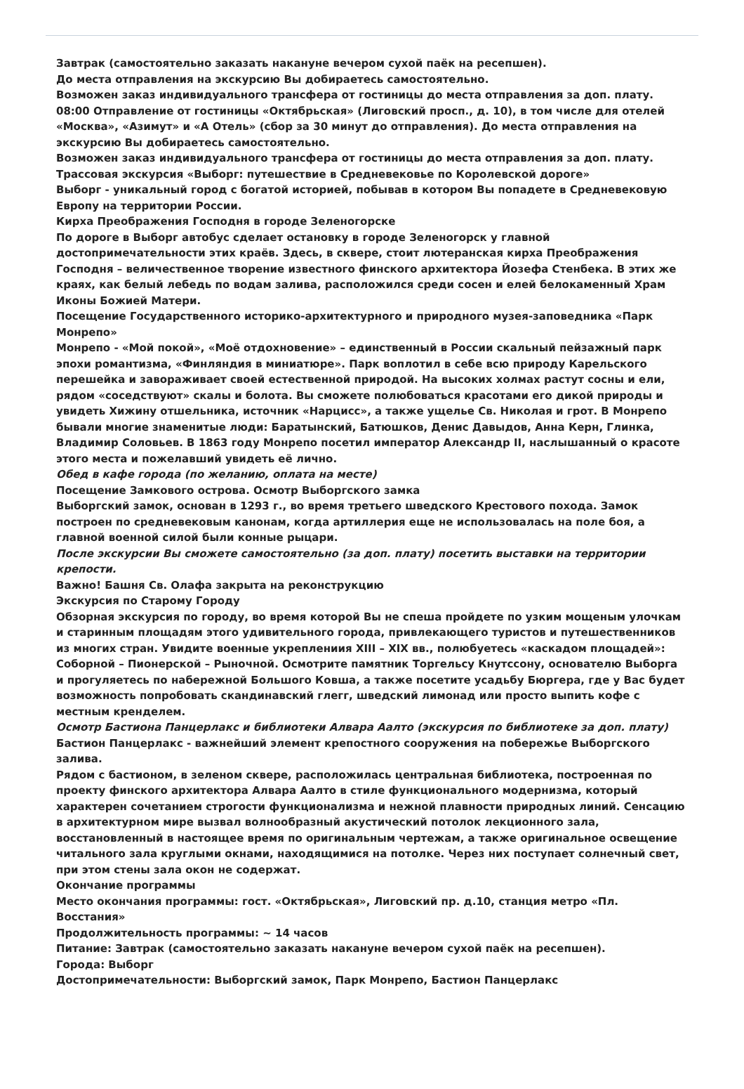Завтрак (самостоятельно заказать накануне вечером сухой паёк на ресепшен).
До места отправления на экскурсию Вы добираетесь самостоятельно.
Возможен заказ индивидуального трансфера от гостиницы до места отправления за доп. плату.
08:00 Отправление от гостиницы «Октябрьская» (Лиговский просп., д. 10), в том числе для отелей «Москва», «Азимут» и «А Отель» (сбор за 30 минут до отправления). До места отправления на экскурсию Вы добираетесь самостоятельно.
Возможен заказ индивидуального трансфера от гостиницы до места отправления за доп. плату.
Трассовая экскурсия «Выборг: путешествие в Средневековье по Королевской дороге»
Выборг - уникальный город с богатой историей, побывав в котором Вы попадете в Средневековую Европу на территории России.
Кирха Преображения Господня в городе Зеленогорске
По дороге в Выборг автобус сделает остановку в городе Зеленогорск у главной достопримечательности этих краёв. Здесь, в сквере, стоит лютеранская кирха Преображения Господня – величественное творение известного финского архитектора Йозефа Стенбека. В этих же краях, как белый лебедь по водам залива, расположился среди сосен и елей белокаменный Храм Иконы Божией Матери.
Посещение Государственного историко-архитектурного и природного музея-заповедника «Парк Монрепо»
Монрепо - «Мой покой», «Моё отдохновение» – единственный в России скальный пейзажный парк эпохи романтизма, «Финляндия в миниатюре». Парк воплотил в себе всю природу Карельского перешейка и завораживает своей естественной природой. На высоких холмах растут сосны и ели, рядом «соседствуют» скалы и болота. Вы сможете полюбоваться красотами его дикой природы и увидеть Хижину отшельника, источник «Нарцисс», а также ущелье Св. Николая и грот. В Монрепо бывали многие знаменитые люди: Баратынский, Батюшков, Денис Давыдов, Анна Керн, Глинка, Владимир Соловьев. В 1863 году Монрепо посетил император Александр II, наслышанный о красоте этого места и пожелавший увидеть её лично.
Обед в кафе города (по желанию, оплата на месте)
Посещение Замкового острова. Осмотр Выборгского замка
Выборгский замок, основан в 1293 г., во время третьего шведского Крестового похода. Замок построен по средневековым канонам, когда артиллерия еще не использовалась на поле боя, а главной военной силой были конные рыцари.
После экскурсии Вы сможете самостоятельно (за доп. плату) посетить выставки на территории крепости.
Важно! Башня Св. Олафа закрыта на реконструкцию
Экскурсия по Старому Городу
Обзорная экскурсия по городу, во время которой Вы не спеша пройдете по узким мощеным улочкам и старинным площадям этого удивительного города, привлекающего туристов и путешественников из многих стран. Увидите военные укреплениия XIII – XIX вв., полюбуетесь «каскадом площадей»: Соборной – Пионерской – Рыночной. Осмотрите памятник Торгельсу Кнутссону, основателю Выборга и прогуляетесь по набережной Большого Ковша, а также посетите усадьбу Бюргера, где у Вас будет возможность попробовать скандинавский глегг, шведский лимонад или просто выпить кофе с местным кренделем.
Осмотр Бастиона Панцерлакс и библиотеки Алвара Аалто (экскурсия по библиотеке за доп. плату)
Бастион Панцерлакс - важнейший элемент крепостного сооружения на побережье Выборгского залива.
Рядом с бастионом, в зеленом сквере, расположилась центральная библиотека, построенная по проекту финского архитектора Алвара Аалто в стиле функционального модернизма, который характерен сочетанием строгости функционализма и нежной плавности природных линий. Сенсацию в архитектурном мире вызвал волнообразный акустический потолок лекционного зала, восстановленный в настоящее время по оригинальным чертежам, а также оригинальное освещение читального зала круглыми окнами, находящимися на потолке. Через них поступает солнечный свет, при этом стены зала окон не содержат.
Окончание программы
Место окончания программы: гост. «Октябрьская», Лиговский пр. д.10, станция метро «Пл. Восстания»
Продолжительность программы: ~ 14 часов
Питание: Завтрак (самостоятельно заказать накануне вечером сухой паёк на ресепшен).
Города: Выборг
Достопримечательности: Выборгский замок, Парк Монрепо, Бастион Панцерлакс